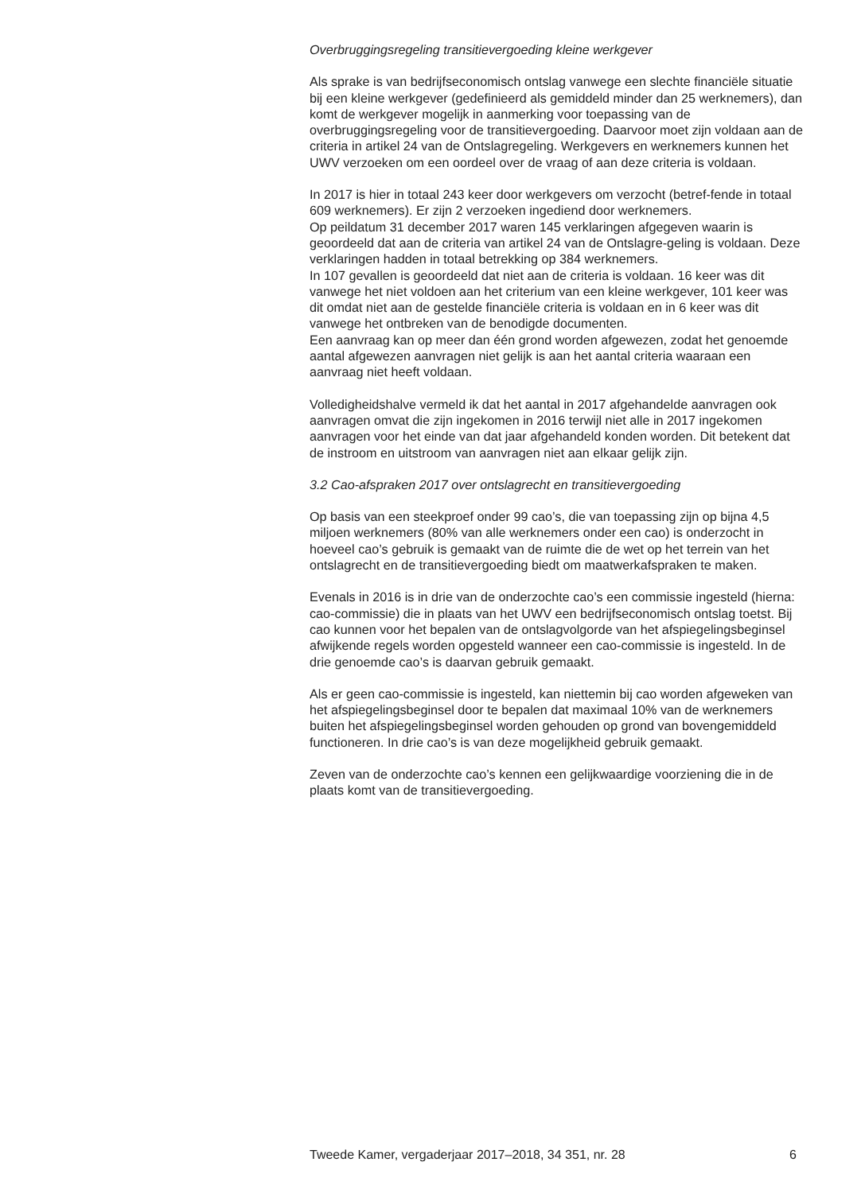Overbruggingsregeling transitievergoeding kleine werkgever
Als sprake is van bedrijfseconomisch ontslag vanwege een slechte financiële situatie bij een kleine werkgever (gedefinieerd als gemiddeld minder dan 25 werknemers), dan komt de werkgever mogelijk in aanmerking voor toepassing van de overbruggingsregeling voor de transitievergoeding. Daarvoor moet zijn voldaan aan de criteria in artikel 24 van de Ontslagregeling. Werkgevers en werknemers kunnen het UWV verzoeken om een oordeel over de vraag of aan deze criteria is voldaan.
In 2017 is hier in totaal 243 keer door werkgevers om verzocht (betref-fende in totaal 609 werknemers). Er zijn 2 verzoeken ingediend door werknemers.
Op peildatum 31 december 2017 waren 145 verklaringen afgegeven waarin is geoordeeld dat aan de criteria van artikel 24 van de Ontslagre-geling is voldaan. Deze verklaringen hadden in totaal betrekking op 384 werknemers.
In 107 gevallen is geoordeeld dat niet aan de criteria is voldaan. 16 keer was dit vanwege het niet voldoen aan het criterium van een kleine werkgever, 101 keer was dit omdat niet aan de gestelde financiële criteria is voldaan en in 6 keer was dit vanwege het ontbreken van de benodigde documenten.
Een aanvraag kan op meer dan één grond worden afgewezen, zodat het genoemde aantal afgewezen aanvragen niet gelijk is aan het aantal criteria waaraan een aanvraag niet heeft voldaan.
Volledigheidshalve vermeld ik dat het aantal in 2017 afgehandelde aanvragen ook aanvragen omvat die zijn ingekomen in 2016 terwijl niet alle in 2017 ingekomen aanvragen voor het einde van dat jaar afgehandeld konden worden. Dit betekent dat de instroom en uitstroom van aanvragen niet aan elkaar gelijk zijn.
3.2 Cao-afspraken 2017 over ontslagrecht en transitievergoeding
Op basis van een steekproef onder 99 cao’s, die van toepassing zijn op bijna 4,5 miljoen werknemers (80% van alle werknemers onder een cao) is onderzocht in hoeveel cao’s gebruik is gemaakt van de ruimte die de wet op het terrein van het ontslagrecht en de transitievergoeding biedt om maatwerkafspraken te maken.
Evenals in 2016 is in drie van de onderzochte cao’s een commissie ingesteld (hierna: cao-commissie) die in plaats van het UWV een bedrijfseconomisch ontslag toetst. Bij cao kunnen voor het bepalen van de ontslagvolgorde van het afspiegelingsbeginsel afwijkende regels worden opgesteld wanneer een cao-commissie is ingesteld. In de drie genoemde cao’s is daarvan gebruik gemaakt.
Als er geen cao-commissie is ingesteld, kan niettemin bij cao worden afgeweken van het afspiegelingsbeginsel door te bepalen dat maximaal 10% van de werknemers buiten het afspiegelingsbeginsel worden gehouden op grond van bovengemiddeld functioneren. In drie cao’s is van deze mogelijkheid gebruik gemaakt.
Zeven van de onderzochte cao’s kennen een gelijkwaardige voorziening die in de plaats komt van de transitievergoeding.
Tweede Kamer, vergaderjaar 2017–2018, 34 351, nr. 28 6